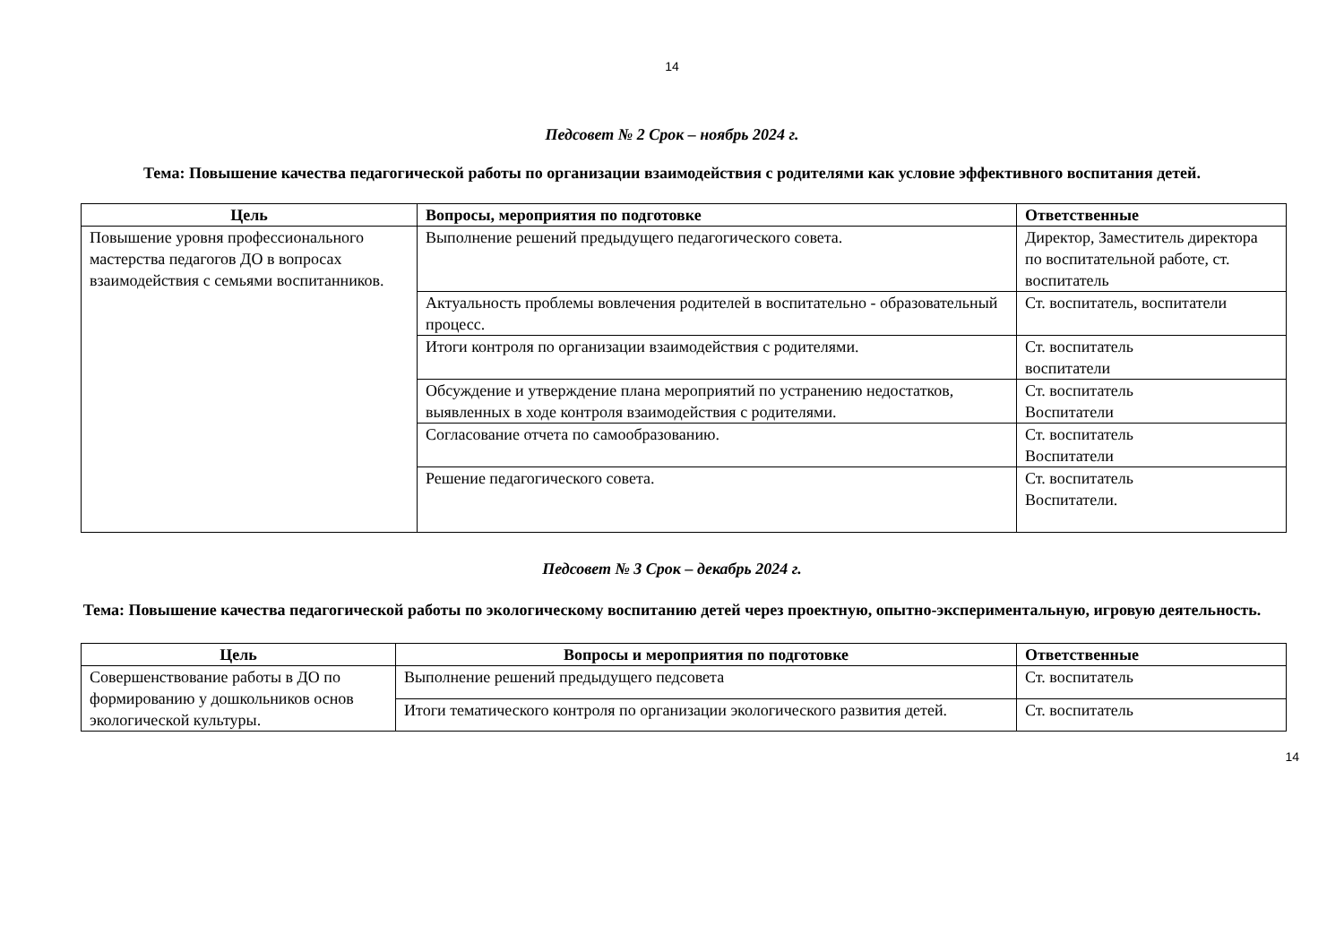14
Педсовет № 2 Срок – ноябрь 2024 г.
Тема: Повышение качества педагогической работы по организации взаимодействия с родителями как условие эффективного воспитания детей.
| Цель | Вопросы, мероприятия по подготовке | Ответственные |
| --- | --- | --- |
| Повышение уровня профессионального мастерства педагогов ДО в вопросах взаимодействия с семьями воспитанников. | Выполнение решений предыдущего педагогического совета. | Директор, Заместитель директора по воспитательной работе, ст. воспитатель |
| | Актуальность проблемы вовлечения родителей в воспитательно - образовательный процесс. | Ст. воспитатель, воспитатели |
| | Итоги контроля по организации взаимодействия с родителями. | Ст. воспитатель воспитатели |
| | Обсуждение и утверждение плана мероприятий по устранению недостатков, выявленных в ходе контроля взаимодействия с родителями. | Ст. воспитатель Воспитатели |
| | Согласование отчета по самообразованию. | Ст. воспитатель Воспитатели |
| | Решение педагогического совета. | Ст. воспитатель Воспитатели. |
Педсовет № 3 Срок – декабрь 2024 г.
Тема: Повышение качества педагогической работы по экологическому воспитанию детей через проектную, опытно-экспериментальную, игровую деятельность.
| Цель | Вопросы и мероприятия по подготовке | Ответственные |
| --- | --- | --- |
| Совершенствование работы в ДО по формированию у дошкольников основ экологической культуры. | Выполнение решений предыдущего педсовета | Ст. воспитатель |
| | Итоги тематического контроля по организации экологического развития детей. | Ст. воспитатель |
14